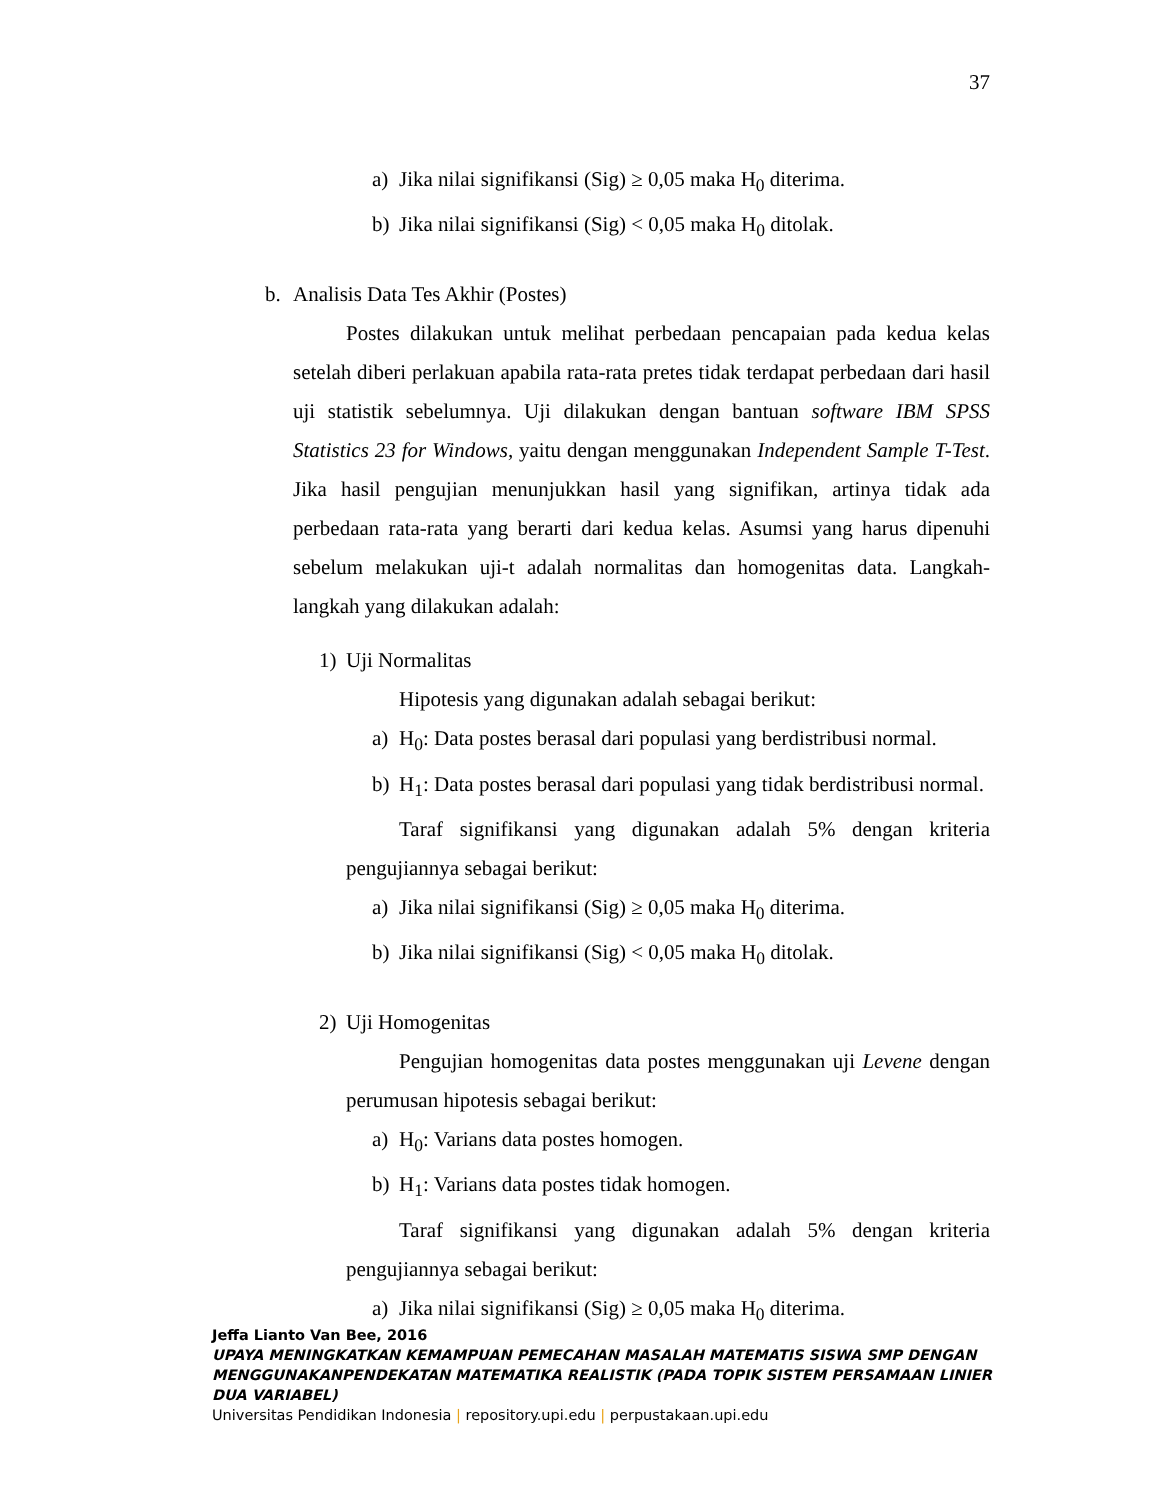37
a) Jika nilai signifikansi (Sig) ≥ 0,05 maka H<sub>0</sub> diterima.
b) Jika nilai signifikansi (Sig) < 0,05 maka H<sub>0</sub> ditolak.
b. Analisis Data Tes Akhir (Postes)
Postes dilakukan untuk melihat perbedaan pencapaian pada kedua kelas setelah diberi perlakuan apabila rata-rata pretes tidak terdapat perbedaan dari hasil uji statistik sebelumnya. Uji dilakukan dengan bantuan software IBM SPSS Statistics 23 for Windows, yaitu dengan menggunakan Independent Sample T-Test. Jika hasil pengujian menunjukkan hasil yang signifikan, artinya tidak ada perbedaan rata-rata yang berarti dari kedua kelas. Asumsi yang harus dipenuhi sebelum melakukan uji-t adalah normalitas dan homogenitas data. Langkah-langkah yang dilakukan adalah:
1) Uji Normalitas
Hipotesis yang digunakan adalah sebagai berikut:
a) H<sub>0</sub>: Data postes berasal dari populasi yang berdistribusi normal.
b) H<sub>1</sub>: Data postes berasal dari populasi yang tidak berdistribusi normal.
Taraf signifikansi yang digunakan adalah 5% dengan kriteria pengujiannya sebagai berikut:
a) Jika nilai signifikansi (Sig) ≥ 0,05 maka H<sub>0</sub> diterima.
b) Jika nilai signifikansi (Sig) < 0,05 maka H<sub>0</sub> ditolak.
2) Uji Homogenitas
Pengujian homogenitas data postes menggunakan uji Levene dengan perumusan hipotesis sebagai berikut:
a) H<sub>0</sub>: Varians data postes homogen.
b) H<sub>1</sub>: Varians data postes tidak homogen.
Taraf signifikansi yang digunakan adalah 5% dengan kriteria pengujiannya sebagai berikut:
a) Jika nilai signifikansi (Sig) ≥ 0,05 maka H<sub>0</sub> diterima.
Jeffa Lianto Van Bee, 2016
UPAYA MENINGKATKAN KEMAMPUAN PEMECAHAN MASALAH MATEMATIS SISWA SMP DENGAN MENGGUNAKANPENDEKATAN MATEMATIKA REALISTIK (PADA TOPIK SISTEM PERSAMAAN LINIER DUA VARIABEL)
Universitas Pendidikan Indonesia | repository.upi.edu | perpustakaan.upi.edu